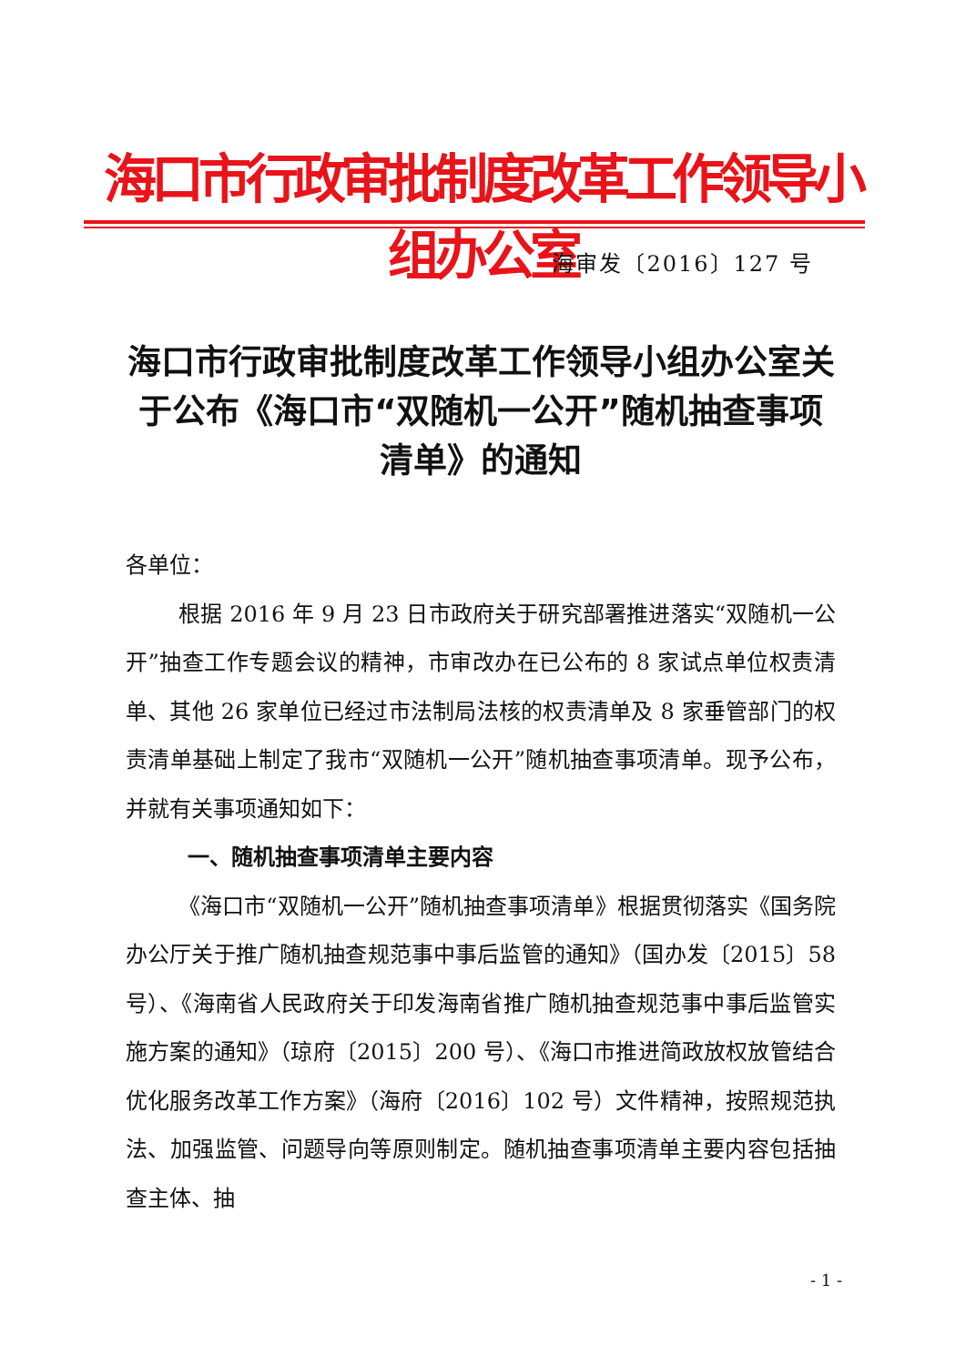海口市行政审批制度改革工作领导小组办公室
海审发〔2016〕127 号
海口市行政审批制度改革工作领导小组办公室关于公布《海口市“双随机一公开”随机抽查事项清单》的通知
各单位：
根据 2016 年 9 月 23 日市政府关于研究部署推进落实“双随机一公开”抽查工作专题会议的精神，市审改办在已公布的 8 家试点单位权责清单、其他 26 家单位已经过市法制局法核的权责清单及 8 家垂管部门的权责清单基础上制定了我市“双随机一公开”随机抽查事项清单。现予公布，并就有关事项通知如下：
一、随机抽查事项清单主要内容
《海口市“双随机一公开”随机抽查事项清单》根据贯彻落实《国务院办公厅关于推广随机抽查规范事中事后监管的通知》（国办发〔2015〕58 号）、《海南省人民政府关于印发海南省推广随机抽查规范事中事后监管实施方案的通知》（琼府〔2015〕200 号）、《海口市推进简政放权放管结合优化服务改革工作方案》（海府〔2016〕102 号）文件精神，按照规范执法、加强监管、问题导向等原则制定。随机抽查事项清单主要内容包括抽查主体、抽
- 1 -